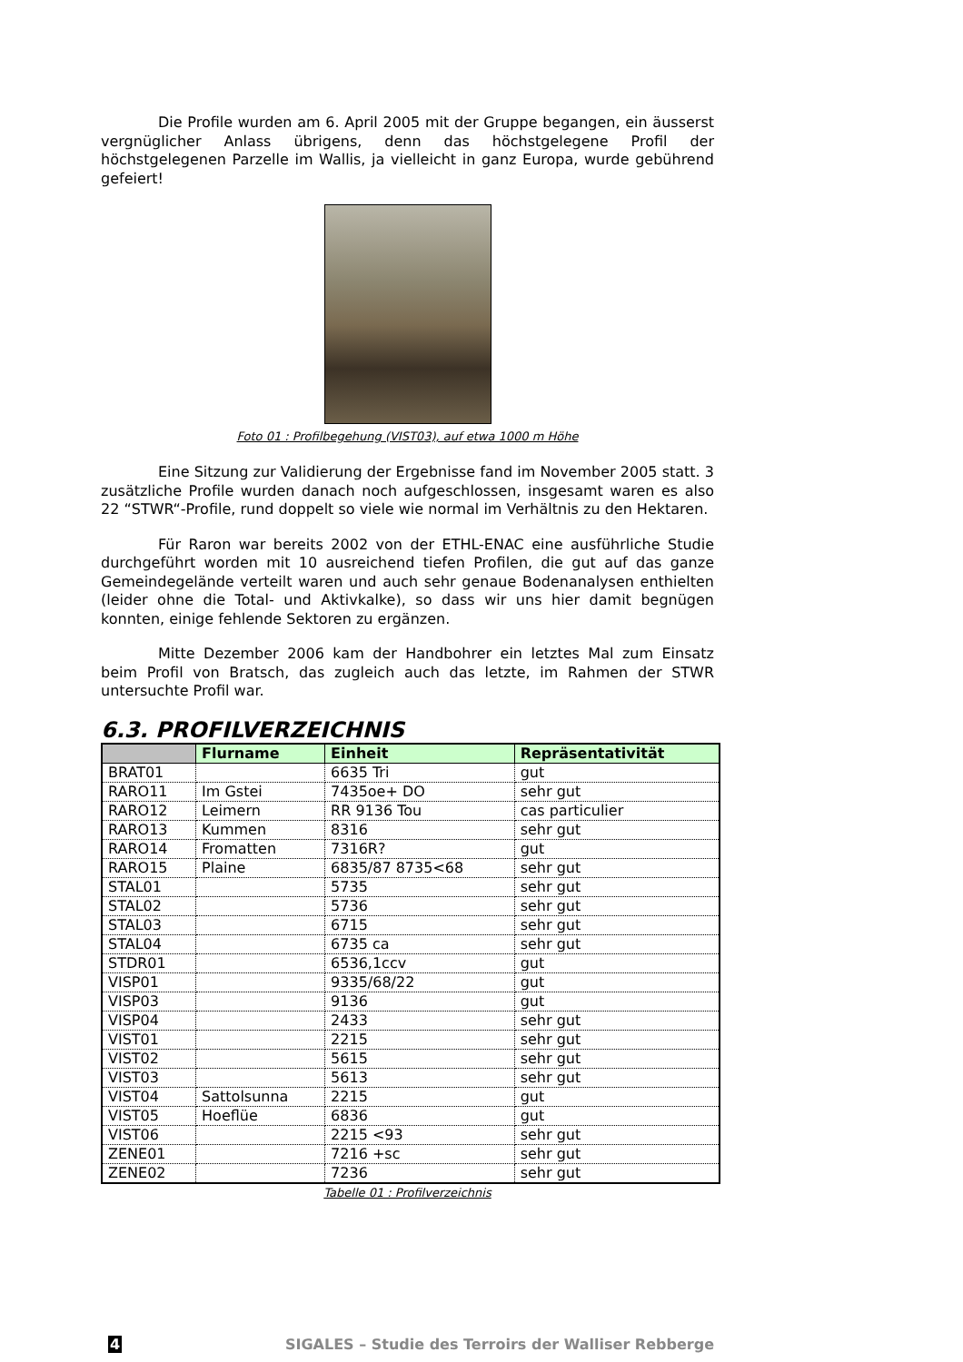Die Profile wurden am 6. April 2005 mit der Gruppe begangen, ein äusserst vergnüglicher Anlass übrigens, denn das höchstgelegene Profil der höchstgelegenen Parzelle im Wallis, ja vielleicht in ganz Europa, wurde gebührend gefeiert!
Foto 01 : Profilbegehung (VIST03), auf etwa 1000 m Höhe
Eine Sitzung zur Validierung der Ergebnisse fand im November 2005 statt. 3 zusätzliche Profile wurden danach noch aufgeschlossen, insgesamt waren es also 22 “STWR“-Profile, rund doppelt so viele wie normal im Verhältnis zu den Hektaren.
Für Raron war bereits 2002 von der ETHL-ENAC eine ausführliche Studie durchgeführt worden mit 10 ausreichend tiefen Profilen, die gut auf das ganze Gemeindegelände verteilt waren und auch sehr genaue Bodenanalysen enthielten (leider ohne die Total- und Aktivkalke), so dass wir uns hier damit begnügen konnten, einige fehlende Sektoren zu ergänzen.
Mitte Dezember 2006 kam der Handbohrer ein letztes Mal zum Einsatz beim Profil von Bratsch, das zugleich auch das letzte, im Rahmen der STWR untersuchte Profil war.
6.3. PROFILVERZEICHNIS
| | Flurname | Einheit | Repräsentativität |
| --- | --- | --- | --- |
| BRAT01 | | 6635 Tri | gut |
| RARO11 | Im Gstei | 7435oe+ DO | sehr gut |
| RARO12 | Leimern | RR 9136 Tou | cas particulier |
| RARO13 | Kummen | 8316 | sehr gut |
| RARO14 | Fromatten | 7316R? | gut |
| RARO15 | Plaine | 6835/87 8735<68 | sehr gut |
| STAL01 | | 5735 | sehr gut |
| STAL02 | | 5736 | sehr gut |
| STAL03 | | 6715 | sehr gut |
| STAL04 | | 6735 ca | sehr gut |
| STDR01 | | 6536,1ccv | gut |
| VISP01 | | 9335/68/22 | gut |
| VISP03 | | 9136 | gut |
| VISP04 | | 2433 | sehr gut |
| VIST01 | | 2215 | sehr gut |
| VIST02 | | 5615 | sehr gut |
| VIST03 | | 5613 | sehr gut |
| VIST04 | Sattolsunna | 2215 | gut |
| VIST05 | Hoeflüe | 6836 | gut |
| VIST06 | | 2215 <93 | sehr gut |
| ZENE01 | | 7216 +sc | sehr gut |
| ZENE02 | | 7236 | sehr gut |
Tabelle 01 : Profilverzeichnis
4 SIGALES – Studie des Terroirs der Walliser Rebberge